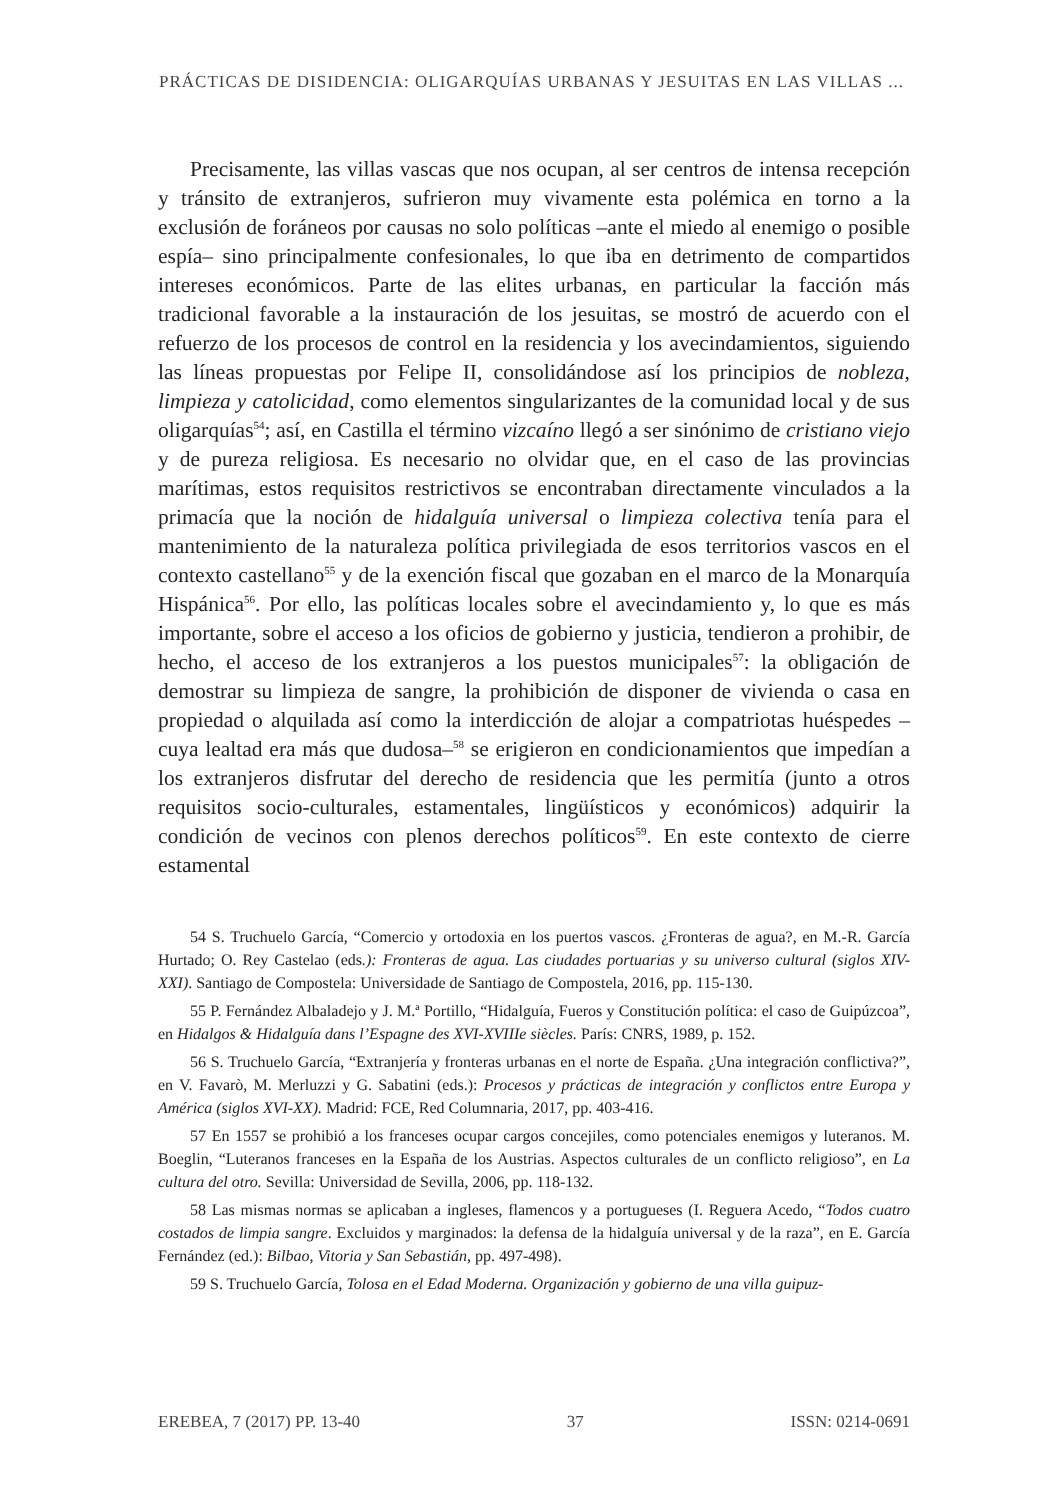PRÁCTICAS DE DISIDENCIA: OLIGARQUÍAS URBANAS Y JESUITAS EN LAS VILLAS ...
Precisamente, las villas vascas que nos ocupan, al ser centros de intensa recepción y tránsito de extranjeros, sufrieron muy vivamente esta polémica en torno a la exclusión de foráneos por causas no solo políticas –ante el miedo al enemigo o posible espía– sino principalmente confesionales, lo que iba en detrimento de compartidos intereses económicos. Parte de las elites urbanas, en particular la facción más tradicional favorable a la instauración de los jesuitas, se mostró de acuerdo con el refuerzo de los procesos de control en la residencia y los avecindamientos, siguiendo las líneas propuestas por Felipe II, consolidándose así los principios de nobleza, limpieza y catolicidad, como elementos singularizantes de la comunidad local y de sus oligarquías<sup>54</sup>; así, en Castilla el término vizcaíno llegó a ser sinónimo de cristiano viejo y de pureza religiosa. Es necesario no olvidar que, en el caso de las provincias marítimas, estos requisitos restrictivos se encontraban directamente vinculados a la primacía que la noción de hidalguía universal o limpieza colectiva tenía para el mantenimiento de la naturaleza política privilegiada de esos territorios vascos en el contexto castellano<sup>55</sup> y de la exención fiscal que gozaban en el marco de la Monarquía Hispánica<sup>56</sup>. Por ello, las políticas locales sobre el avecindamiento y, lo que es más importante, sobre el acceso a los oficios de gobierno y justicia, tendieron a prohibir, de hecho, el acceso de los extranjeros a los puestos municipales<sup>57</sup>: la obligación de demostrar su limpieza de sangre, la prohibición de disponer de vivienda o casa en propiedad o alquilada así como la interdicción de alojar a compatriotas huéspedes –cuya lealtad era más que dudosa–<sup>58</sup> se erigieron en condicionamientos que impedían a los extranjeros disfrutar del derecho de residencia que les permitía (junto a otros requisitos socio-culturales, estamentales, lingüísticos y económicos) adquirir la condición de vecinos con plenos derechos políticos<sup>59</sup>. En este contexto de cierre estamental
54 S. Truchuelo García, “Comercio y ortodoxia en los puertos vascos. ¿Fronteras de agua?, en M.-R. García Hurtado; O. Rey Castelao (eds.): Fronteras de agua. Las ciudades portuarias y su universo cultural (siglos XIV-XXI). Santiago de Compostela: Universidade de Santiago de Compostela, 2016, pp. 115-130.
55 P. Fernández Albaladejo y J. M.ª Portillo, “Hidalguía, Fueros y Constitución política: el caso de Guipúzcoa”, en Hidalgos & Hidalguía dans l’Espagne des XVI-XVIIIe siècles. París: CNRS, 1989, p. 152.
56 S. Truchuelo García, “Extranjería y fronteras urbanas en el norte de España. ¿Una integración conflictiva?”, en V. Favarò, M. Merluzzi y G. Sabatini (eds.): Procesos y prácticas de integración y conflictos entre Europa y América (siglos XVI-XX). Madrid: FCE, Red Columnaria, 2017, pp. 403-416.
57 En 1557 se prohibió a los franceses ocupar cargos concejiles, como potenciales enemigos y luteranos. M. Boeglin, “Luteranos franceses en la España de los Austrias. Aspectos culturales de un conflicto religioso”, en La cultura del otro. Sevilla: Universidad de Sevilla, 2006, pp. 118-132.
58 Las mismas normas se aplicaban a ingleses, flamencos y a portugueses (I. Reguera Acedo, “Todos cuatro costados de limpia sangre. Excluidos y marginados: la defensa de la hidalguía universal y de la raza”, en E. García Fernández (ed.): Bilbao, Vitoria y San Sebastián, pp. 497-498).
59 S. Truchuelo García, Tolosa en el Edad Moderna. Organización y gobierno de una villa guipuz-
EREBEA, 7 (2017) PP. 13-40 37 ISSN: 0214-0691